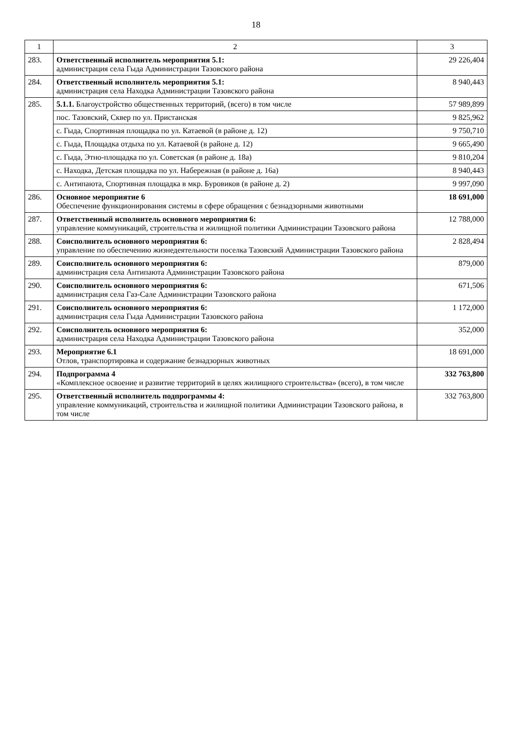18
| 1 | 2 | 3 |
| --- | --- | --- |
| 283. | Ответственный исполнитель мероприятия 5.1: администрация села Гыда Администрации Тазовского района | 29 226,404 |
| 284. | Ответственный исполнитель мероприятия 5.1: администрация села Находка Администрации Тазовского района | 8 940,443 |
| 285. | 5.1.1. Благоустройство общественных территорий, (всего) в том числе | 57 989,899 |
| | пос. Тазовский, Сквер по ул. Пристанская | 9 825,962 |
| | с. Гыда, Спортивная площадка по ул. Катаевой (в районе д. 12) | 9 750,710 |
| | с. Гыда, Площадка отдыха по ул. Катаевой (в районе д. 12) | 9 665,490 |
| | с. Гыда, Этно-площадка по ул. Советская (в районе д. 18а) | 9 810,204 |
| | с. Находка, Детская площадка по ул. Набережная (в районе д. 16а) | 8 940,443 |
| | с. Антипаюта, Спортивная площадка в мкр. Буровиков (в районе д. 2) | 9 997,090 |
| 286. | Основное мероприятие 6 Обеспечение функционирования системы в сфере обращения с безнадзорными животными | 18 691,000 |
| 287. | Ответственный исполнитель основного мероприятия 6: управление коммуникаций, строительства и жилищной политики Администрации Тазовского района | 12 788,000 |
| 288. | Соисполнитель основного мероприятия 6: управление по обеспечению жизнедеятельности поселка Тазовский Администрации Тазовского района | 2 828,494 |
| 289. | Соисполнитель основного мероприятия 6: администрация села Антипаюта Администрации Тазовского района | 879,000 |
| 290. | Соисполнитель основного мероприятия 6: администрация села Газ-Сале Администрации Тазовского района | 671,506 |
| 291. | Соисполнитель основного мероприятия 6: администрация села Гыда Администрации Тазовского района | 1 172,000 |
| 292. | Соисполнитель основного мероприятия 6: администрация села Находка Администрации Тазовского района | 352,000 |
| 293. | Мероприятие 6.1 Отлов, транспортировка и содержание безнадзорных животных | 18 691,000 |
| 294. | Подпрограмма 4 «Комплексное освоение и развитие территорий в целях жилищного строительства» (всего), в том числе | 332 763,800 |
| 295. | Ответственный исполнитель подпрограммы 4: управление коммуникаций, строительства и жилищной политики Администрации Тазовского района, в том числе | 332 763,800 |